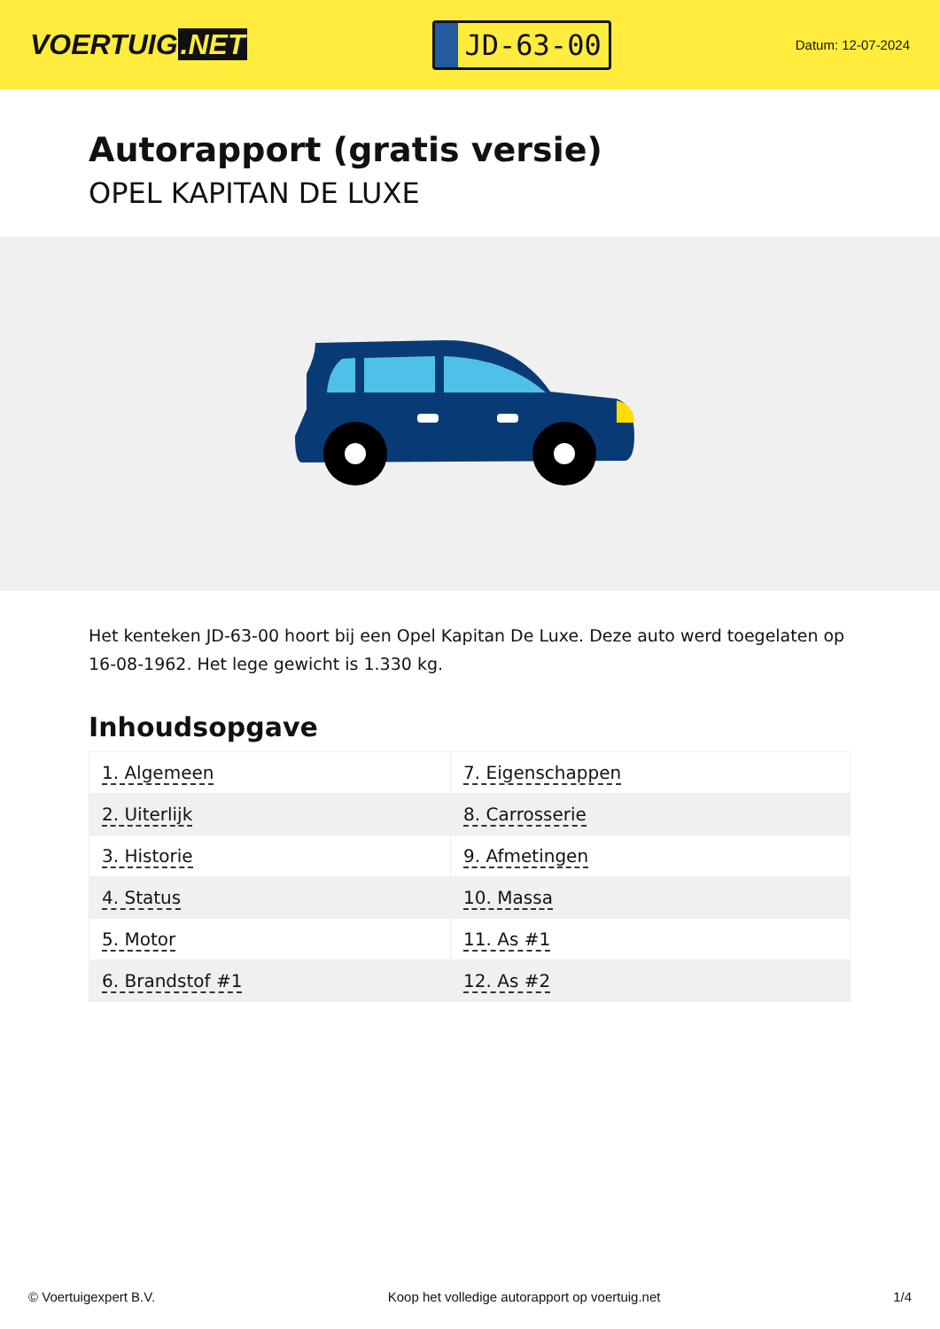VOERTUIG.NET
JD-63-00
Datum: 12-07-2024
Autorapport (gratis versie)
OPEL KAPITAN DE LUXE
Het kenteken JD-63-00 hoort bij een Opel Kapitan De Luxe. Deze auto werd toegelaten op 16-08-1962. Het lege gewicht is 1.330 kg.
Inhoudsopgave
| 1. Algemeen | 7. Eigenschappen |
| 2. Uiterlijk | 8. Carrosserie |
| 3. Historie | 9. Afmetingen |
| 4. Status | 10. Massa |
| 5. Motor | 11. As #1 |
| 6. Brandstof #1 | 12. As #2 |
© Voertuigexpert B.V. Koop het volledige autorapport op voertuig.net 1/4